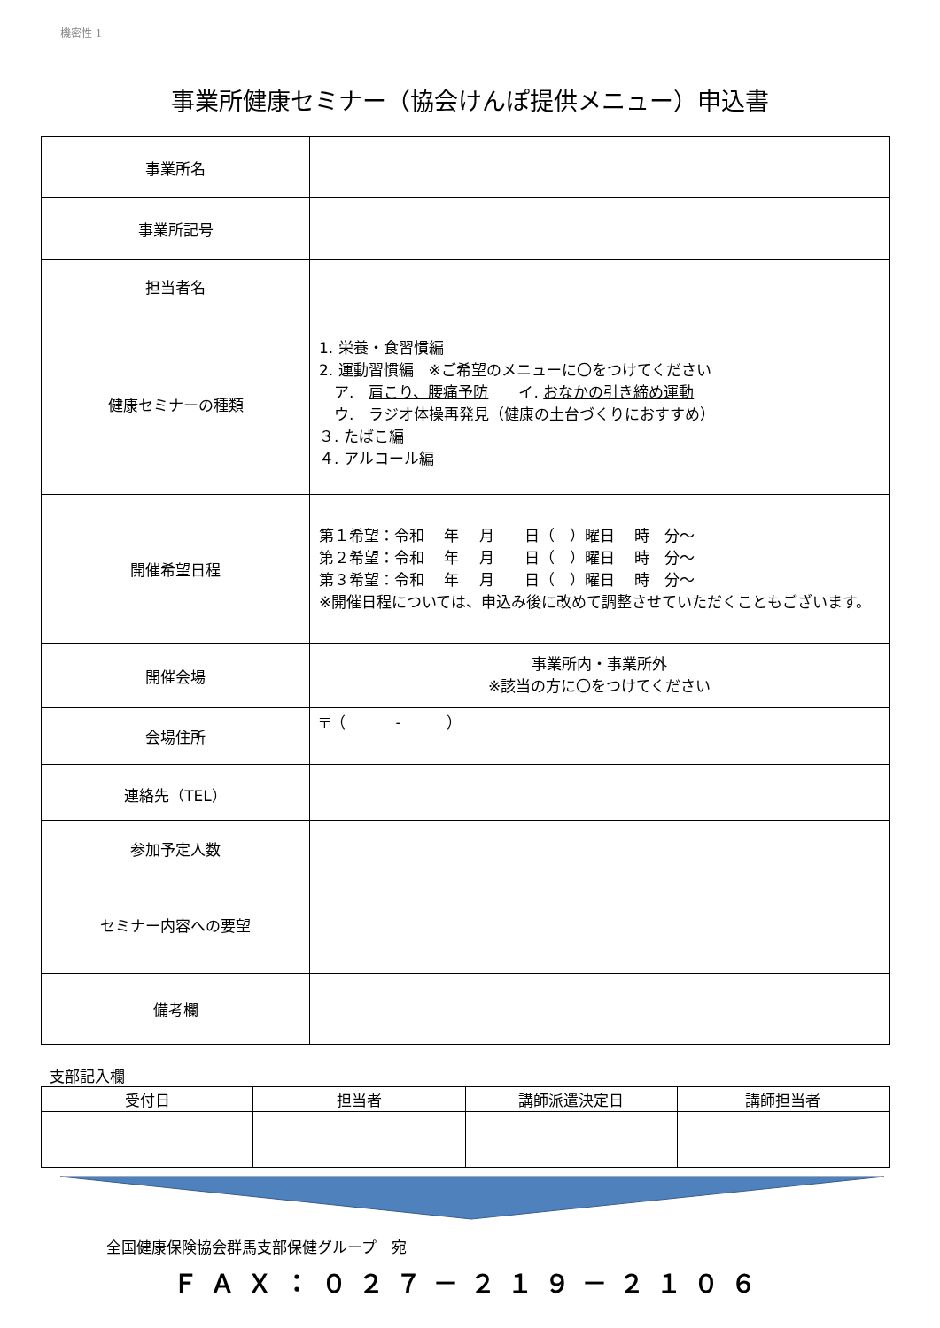機密性 1
事業所健康セミナー（協会けんぽ提供メニュー）申込書
| 事業所名 | |
| 事業所記号 | |
| 担当者名 | |
| 健康セミナーの種類 | 1. 栄養・食習慣編 2. 運動習慣編 ※ご希望のメニューに〇をつけてください ア. 肩こり、腰痛予防 イ. おなかの引き締め運動 ウ. ラジオ体操再発見（健康の土台づくりにおすすめ） ３. たばこ編 ４. アルコール編 |
| 開催希望日程 | 第１希望：令和 年 月 日（ ）曜日 時 分～ 第２希望：令和 年 月 日（ ）曜日 時 分～ 第３希望：令和 年 月 日（ ）曜日 時 分～ ※開催日程については、申込み後に改めて調整させていただくこともございます。 |
| 開催会場 | 事業所内・事業所外 ※該当の方に〇をつけてください |
| 会場住所 | 〒（ - ） |
| 連絡先（TEL） | |
| 参加予定人数 | |
| セミナー内容への要望 | |
| 備考欄 | |
支部記入欄
| 受付日 | 担当者 | 講師派遣決定日 | 講師担当者 |
| --- | --- | --- | --- |
全国健康保険協会群馬支部保健グループ　宛
ＦＡＸ：０２７－２１９－２１０６